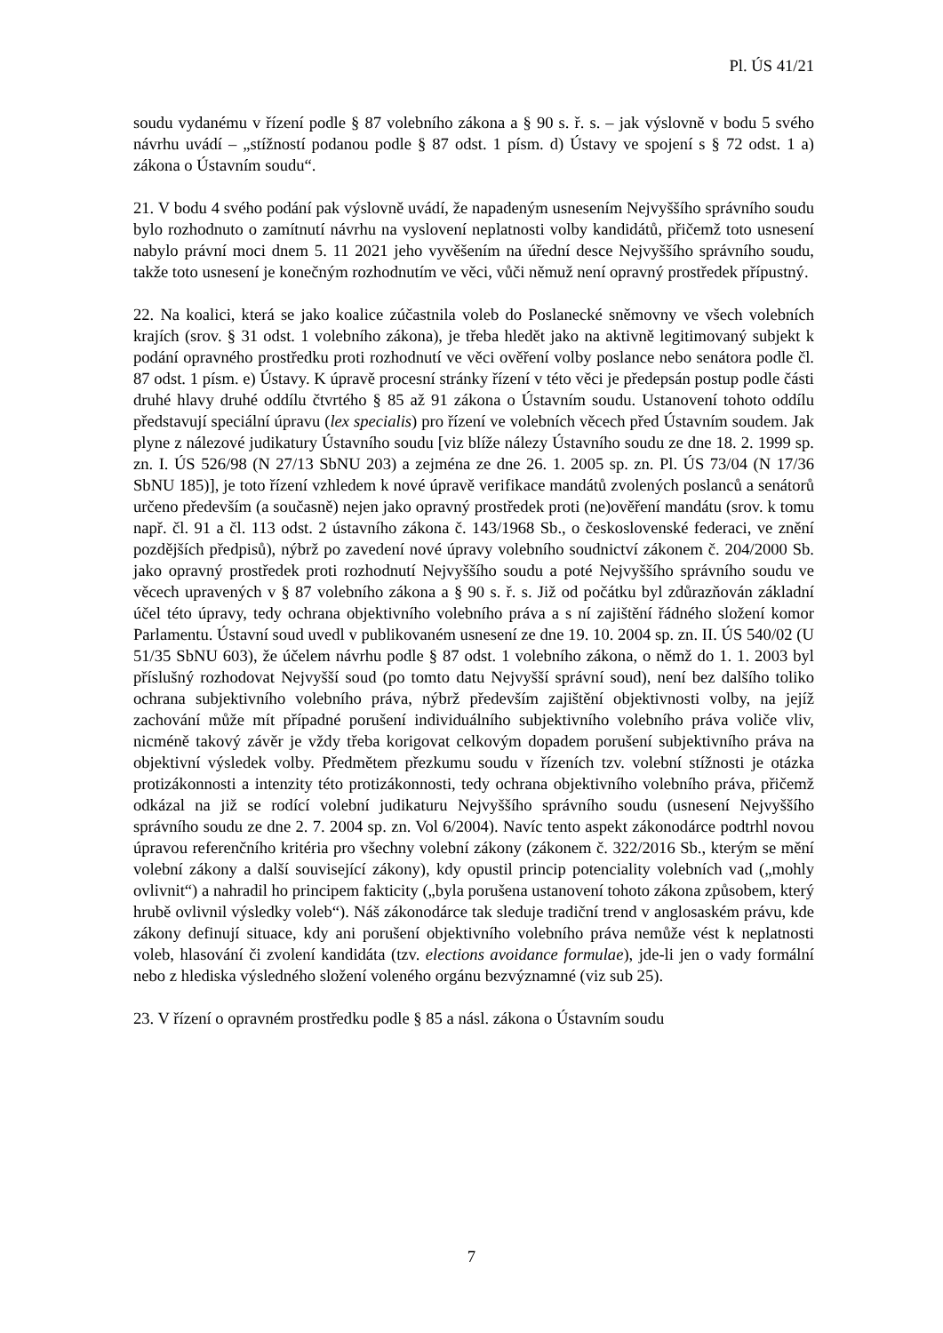Pl. ÚS 41/21
soudu vydanému v řízení podle § 87 volebního zákona a § 90 s. ř. s. – jak výslovně v bodu 5 svého návrhu uvádí – „stížností podanou podle § 87 odst. 1 písm. d) Ústavy ve spojení s § 72 odst. 1 a) zákona o Ústavním soudu“.
21. V bodu 4 svého podání pak výslovně uvádí, že napadeným usnesením Nejvyššího správního soudu bylo rozhodnuto o zamítnutí návrhu na vyslovení neplatnosti volby kandidátů, přičemž toto usnesení nabylo právní moci dnem 5. 11 2021 jeho vyvěšením na úřední desce Nejvyššího správního soudu, takže toto usnesení je konečným rozhodnutím ve věci, vůči němuž není opravný prostředek přípustný.
22. Na koalici, která se jako koalice zúčastnila voleb do Poslanecké sněmovny ve všech volebních krajích (srov. § 31 odst. 1 volebního zákona), je třeba hledět jako na aktivně legitimovaný subjekt k podání opravného prostředku proti rozhodnutí ve věci ověření volby poslance nebo senátora podle čl. 87 odst. 1 písm. e) Ústavy. K úpravě procesní stránky řízení v této věci je předepsán postup podle části druhé hlavy druhé oddílu čtvrtého § 85 až 91 zákona o Ústavním soudu. Ustanovení tohoto oddílu představují speciální úpravu (lex specialis) pro řízení ve volebních věcech před Ústavním soudem. Jak plyne z nálezové judikatury Ústavního soudu [viz blíže nálezy Ústavního soudu ze dne 18. 2. 1999 sp. zn. I. ÚS 526/98 (N 27/13 SbNU 203) a zejména ze dne 26. 1. 2005 sp. zn. Pl. ÚS 73/04 (N 17/36 SbNU 185)], je toto řízení vzhledem k nové úpravě verifikace mandátů zvolených poslanců a senátorů určeno především (a současně) nejen jako opravný prostředek proti (ne)ověření mandátu (srov. k tomu např. čl. 91 a čl. 113 odst. 2 ústavního zákona č. 143/1968 Sb., o československé federaci, ve znění pozdějších předpisů), nýbrž po zavedení nové úpravy volebního soudnictví zákonem č. 204/2000 Sb. jako opravný prostředek proti rozhodnutí Nejvyššího soudu a poté Nejvyššího správního soudu ve věcech upravených v § 87 volebního zákona a § 90 s. ř. s. Již od počátku byl zdůrazňován základní účel této úpravy, tedy ochrana objektivního volebního práva a s ní zajištění řádného složení komor Parlamentu. Ústavní soud uvedl v publikovaném usnesení ze dne 19. 10. 2004 sp. zn. II. ÚS 540/02 (U 51/35 SbNU 603), že účelem návrhu podle § 87 odst. 1 volebního zákona, o němž do 1. 1. 2003 byl příslušný rozhodovat Nejvyšší soud (po tomto datu Nejvyšší správní soud), není bez dalšího toliko ochrana subjektivního volebního práva, nýbrž především zajištění objektivnosti volby, na jejíž zachování může mít případné porušení individuálního subjektivního volebního práva voliče vliv, nicméně takový závěr je vždy třeba korigovat celkovým dopadem porušení subjektivního práva na objektivní výsledek volby. Předmětem přezkumu soudu v řízeních tzv. volební stížnosti je otázka protizákonnosti a intenzity této protizákonnosti, tedy ochrana objektivního volebního práva, přičemž odkázal na již se rodící volební judikaturu Nejvyššího správního soudu (usnesení Nejvyššího správního soudu ze dne 2. 7. 2004 sp. zn. Vol 6/2004). Navíc tento aspekt zákonodárce podtrhl novou úpravou referenčního kritéria pro všechny volební zákony (zákonem č. 322/2016 Sb., kterým se mění volební zákony a další související zákony), kdy opustil princip potenciality volebních vad („mohly ovlivnit“) a nahradil ho principem fakticity („byla porušena ustanovení tohoto zákona způsobem, který hrubě ovlivnil výsledky voleb“). Náš zákonodárce tak sleduje tradiční trend v anglosaském právu, kde zákony definují situace, kdy ani porušení objektivního volebního práva nemůže vést k neplatnosti voleb, hlasování či zvolení kandidáta (tzv. elections avoidance formulae), jde-li jen o vady formální nebo z hlediska výsledného složení voleného orgánu bezvýznamné (viz sub 25).
23. V řízení o opravném prostředku podle § 85 a násl. zákona o Ústavním soudu
7